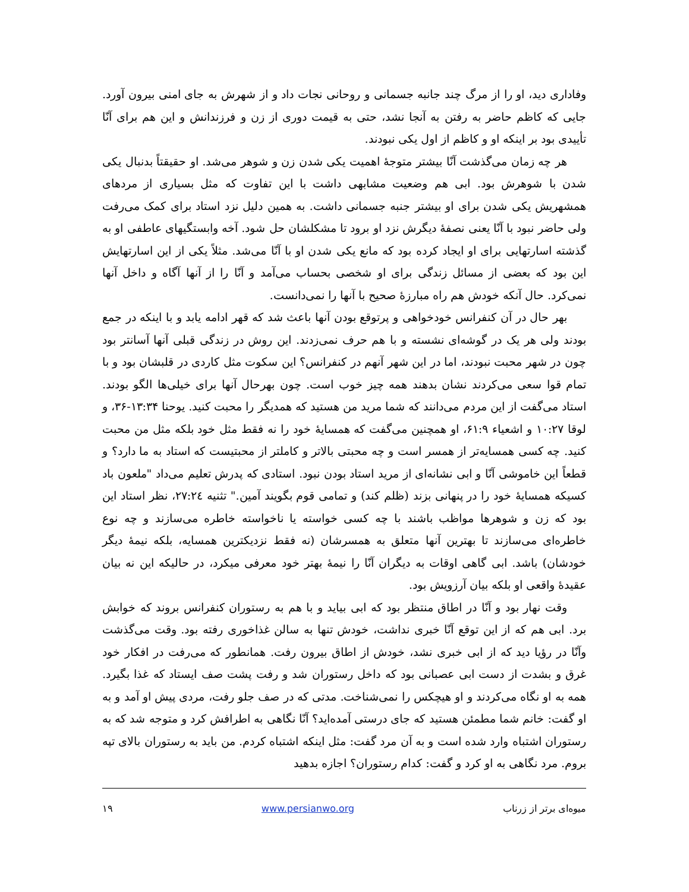وفاداری دید، او را از مرگ چند جانبه جسمانی و روحانی نجات داد و از شهرش به جای امنی بیرون آورد. جایی که کاظم حاضر به رفتن به آنجا نشد، حتی به قیمت دوری از زن و فرزندانش و این هم برای آنّا تأییدی بود بر اینکه او و کاظم از اول یکی نبودند.
هر چه زمان می‌گذشت آنّا بیشتر متوجهٔ اهمیت یکی شدن زن و شوهر می‌شد. او حقیقتاً بدنبال یکی شدن با شوهرش بود. ابی هم وضعیت مشابهی داشت با این تفاوت که مثل بسیاری از مردهای همشهریش یکی شدن برای او بیشتر جنبه جسمانی داشت. به همین دلیل نزد استاد برای کمک می‌رفت ولی حاضر نبود با آنّا یعنی نصفهٔ دیگرش نزد او برود تا مشکلشان حل شود. آخه وابستگیهای عاطفی او به گذشته اسارتهایی برای او ایجاد کرده بود که مانع یکی شدن او با آنّا می‌شد. مثلاً یکی از این اسارتهایش این بود که بعضی از مسائل زندگی برای او شخصی بحساب می‌آمد و آنّا را از آنها آگاه و داخل آنها نمی‌کرد. حال آنکه خودش هم راه مبارزهٔ صحیح با آنها را نمی‌دانست.
بهر حال در آن کنفرانس خودخواهی و پرتوقع بودن آنها باعث شد که قهر ادامه یابد و با اینکه در جمع بودند ولی هر یک در گوشه‌ای نشسته و با هم حرف نمی‌زدند. این روش در زندگی قبلی آنها آسانتر بود چون در شهر محبت نبودند، اما در این شهر آنهم در کنفرانس؟ این سکوت مثل کاردی در قلبشان بود و با تمام قوا سعی می‌کردند نشان بدهند همه چیز خوب است. چون بهرحال آنها برای خیلی‌ها الگو بودند. استاد می‌گفت از این مردم می‌دانند که شما مرید من هستید که همدیگر را محبت کنید. یوحنا ۱۳:۳۴-۳۶، و لوقا ۱۰:۲۷ و اشعیاء ۶۱:۹، او همچنین می‌گفت که همسایهٔ خود را نه فقط مثل خود بلکه مثل من محبت کنید. چه کسی همسایه‌تر از همسر است و چه محبتی بالاتر و کاملتر از محبتیست که استاد به ما دارد؟ و قطعاً این خاموشی آنّا و ابی نشانه‌ای از مرید استاد بودن نبود. استادی که پدرش تعلیم می‌داد "ملعون باد کسیکه همسایهٔ خود را در پنهانی بزند (ظلم کند) و تمامی قوم بگویند آمین." تثنیه ۲۷:۲٤، نظر استاد این بود که زن و شوهرها مواظب باشند با چه کسی خواسته یا ناخواسته خاطره می‌سازند و چه نوع خاطره‌ای می‌سازند تا بهترین آنها متعلق به همسرشان (نه فقط نزدیکترین همسایه، بلکه نیمهٔ دیگر خودشان) باشد. ابی گاهی اوقات به دیگران آنّا را نیمهٔ بهتر خود معرفی میکرد، در حالیکه این نه بیان عقیدهٔ واقعی او بلکه بیان آرزویش بود.
وقت نهار بود و آنّا در اطاق منتظر بود که ابی بیاید و با هم به رستوران کنفرانس بروند که خوابش برد. ابی هم که از این توقع آنّا خبری نداشت، خودش تنها به سالن غذاخوری رفته بود. وقت می‌گذشت وآنّا در رؤیا دید که از ابی خبری نشد، خودش از اطاق بیرون رفت. همانطور که می‌رفت در افکار خود غرق و بشدت از دست ابی عصبانی بود که داخل رستوران شد و رفت پشت صف ایستاد که غذا بگیرد. همه به او نگاه می‌کردند و او هیچکس را نمی‌شناخت. مدتی که در صف جلو رفت، مردی پیش او آمد و به او گفت: خانم شما مطمئن هستید که جای درستی آمده‌اید؟ آنّا نگاهی به اطرافش کرد و متوجه شد که به رستوران اشتباه وارد شده است و به آن مرد گفت: مثل اینکه اشتباه کردم. من باید به رستوران بالای تپه بروم. مرد نگاهی به او کرد و گفت: کدام رستوران؟ اجازه بدهید
میوه‌ای برتر از زرناب www.persianwo.org ۱۹